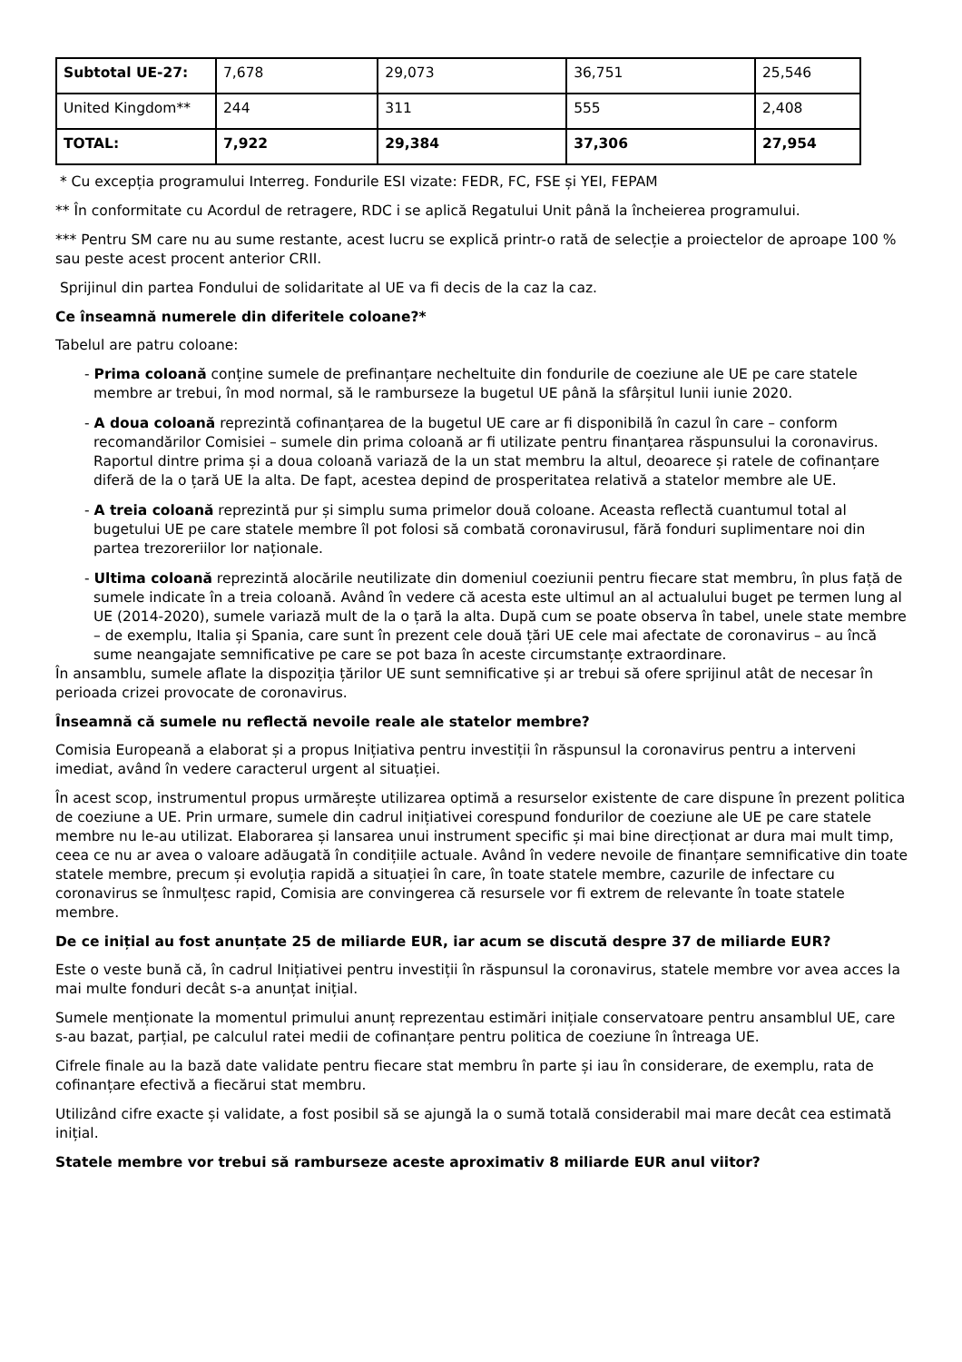| Subtotal UE-27: | 7,678 | 29,073 | 36,751 | 25,546 |
| United Kingdom** | 244 | 311 | 555 | 2,408 |
| TOTAL: | 7,922 | 29,384 | 37,306 | 27,954 |
* Cu excepția programului Interreg. Fondurile ESI vizate: FEDR, FC, FSE și YEI, FEPAM
** În conformitate cu Acordul de retragere, RDC i se aplică Regatului Unit până la încheierea programului.
*** Pentru SM care nu au sume restante, acest lucru se explică printr-o rată de selecție a proiectelor de aproape 100 % sau peste acest procent anterior CRII.
Sprijinul din partea Fondului de solidaritate al UE va fi decis de la caz la caz.
Ce înseamnă numerele din diferitele coloane?*
Tabelul are patru coloane:
- Prima coloană conține sumele de prefinanțare necheltuite din fondurile de coeziune ale UE pe care statele membre ar trebui, în mod normal, să le ramburseze la bugetul UE până la sfârșitul lunii iunie 2020.
- A doua coloană reprezintă cofinanțarea de la bugetul UE care ar fi disponibilă în cazul în care – conform recomandărilor Comisiei – sumele din prima coloană ar fi utilizate pentru finanțarea răspunsului la coronavirus. Raportul dintre prima și a doua coloană variază de la un stat membru la altul, deoarece și ratele de cofinanțare diferă de la o țară UE la alta. De fapt, acestea depind de prosperitatea relativă a statelor membre ale UE.
- A treia coloană reprezintă pur și simplu suma primelor două coloane. Aceasta reflectă cuantumul total al bugetului UE pe care statele membre îl pot folosi să combată coronavirusul, fără fonduri suplimentare noi din partea trezoreriilor lor naționale.
- Ultima coloană reprezintă alocările neutilizate din domeniul coeziunii pentru fiecare stat membru, în plus față de sumele indicate în a treia coloană. Având în vedere că acesta este ultimul an al actualului buget pe termen lung al UE (2014-2020), sumele variază mult de la o țară la alta. După cum se poate observa în tabel, unele state membre – de exemplu, Italia și Spania, care sunt în prezent cele două țări UE cele mai afectate de coronavirus – au încă sume neangajate semnificative pe care se pot baza în aceste circumstanțe extraordinare.
În ansamblu, sumele aflate la dispoziția țărilor UE sunt semnificative și ar trebui să ofere sprijinul atât de necesar în perioada crizei provocate de coronavirus.
Înseamnă că sumele nu reflectă nevoile reale ale statelor membre?
Comisia Europeană a elaborat și a propus Inițiativa pentru investiții în răspunsul la coronavirus pentru a interveni imediat, având în vedere caracterul urgent al situației.
În acest scop, instrumentul propus urmărește utilizarea optimă a resurselor existente de care dispune în prezent politica de coeziune a UE. Prin urmare, sumele din cadrul inițiativei corespund fondurilor de coeziune ale UE pe care statele membre nu le-au utilizat. Elaborarea și lansarea unui instrument specific și mai bine direcționat ar dura mai mult timp, ceea ce nu ar avea o valoare adăugată în condițiile actuale. Având în vedere nevoile de finanțare semnificative din toate statele membre, precum și evoluția rapidă a situației în care, în toate statele membre, cazurile de infectare cu coronavirus se înmulțesc rapid, Comisia are convingerea că resursele vor fi extrem de relevante în toate statele membre.
De ce inițial au fost anunțate 25 de miliarde EUR, iar acum se discută despre 37 de miliarde EUR?
Este o veste bună că, în cadrul Inițiativei pentru investiții în răspunsul la coronavirus, statele membre vor avea acces la mai multe fonduri decât s-a anunțat inițial.
Sumele menționate la momentul primului anunț reprezentau estimări inițiale conservatoare pentru ansamblul UE, care s-au bazat, parțial, pe calculul ratei medii de cofinanțare pentru politica de coeziune în întreaga UE.
Cifrele finale au la bază date validate pentru fiecare stat membru în parte și iau în considerare, de exemplu, rata de cofinanțare efectivă a fiecărui stat membru.
Utilizând cifre exacte și validate, a fost posibil să se ajungă la o sumă totală considerabil mai mare decât cea estimată inițial.
Statele membre vor trebui să ramburseze aceste aproximativ 8 miliarde EUR anul viitor?